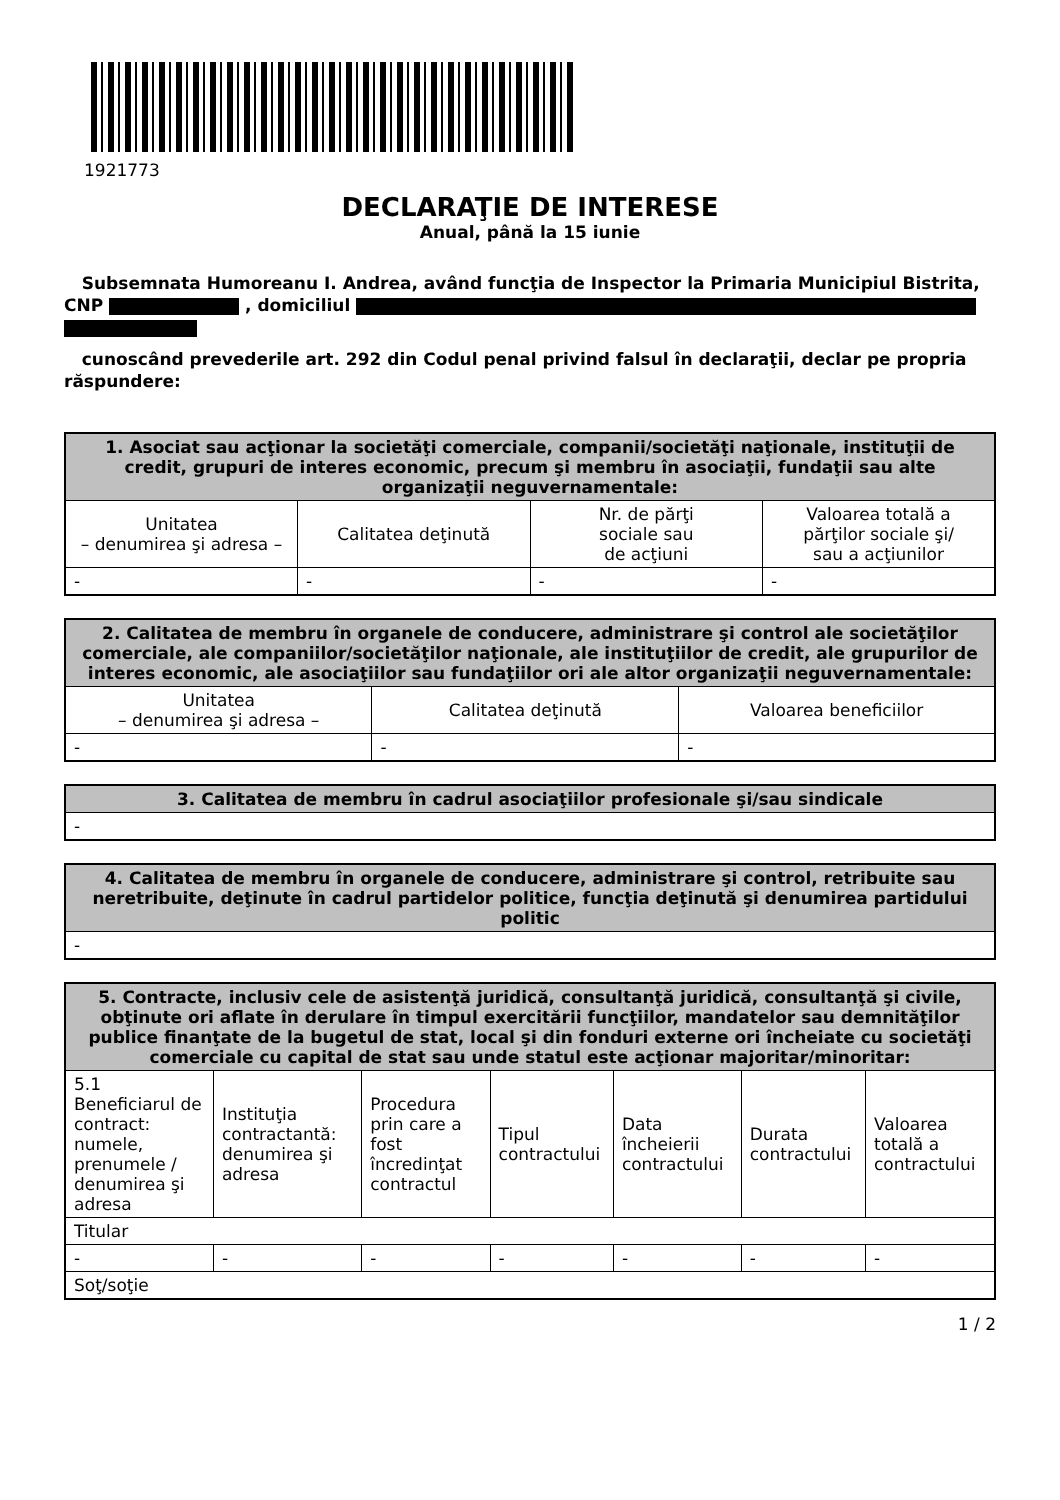1921773
DECLARAŢIE DE INTERESE
Anual, până la 15 iunie
Subsemnata Humoreanu I. Andrea, având funcţia de Inspector la Primaria Municipiul Bistrita, CNP , domiciliul
cunoscând prevederile art. 292 din Codul penal privind falsul în declaraţii, declar pe propria răspundere:
| 1. Asociat sau acţionar la societăţi comerciale, companii/societăţi naţionale, instituţii de credit, grupuri de interes economic, precum şi membru în asociaţii, fundaţii sau alte organizaţii neguvernamentale: | | | |
| --- | --- | --- | --- |
| Unitatea – denumirea şi adresa – | Calitatea deţinută | Nr. de părţi sociale sau de acţiuni | Valoarea totală a părţilor sociale şi/ sau a acţiunilor |
| - | - | - | - |
| 2. Calitatea de membru în organele de conducere, administrare şi control ale societăţilor comerciale, ale companiilor/societăţilor naţionale, ale instituţiilor de credit, ale grupurilor de interes economic, ale asociaţiilor sau fundaţiilor ori ale altor organizaţii neguvernamentale: | | |
| --- | --- | --- |
| Unitatea – denumirea şi adresa – | Calitatea deţinută | Valoarea beneficiilor |
| - | - | - |
| 3. Calitatea de membru în cadrul asociaţiilor profesionale şi/sau sindicale |
| --- |
| - |
| 4. Calitatea de membru în organele de conducere, administrare şi control, retribuite sau neretribuite, deţinute în cadrul partidelor politice, funcţia deţinută şi denumirea partidului politic |
| --- |
| - |
| 5. Contracte, inclusiv cele de asistenţă juridică, consultanţă juridică, consultanţă şi civile, obţinute ori aflate în derulare în timpul exercitării funcţiilor, mandatelor sau demnităţilor publice finanţate de la bugetul de stat, local şi din fonduri externe ori încheiate cu societăţi comerciale cu capital de stat sau unde statul este acţionar majoritar/minoritar: | | | | | | |
| --- | --- | --- | --- | --- | --- | --- |
| 5.1 Beneficiarul de contract: numele, prenumele / denumirea şi adresa | Instituţia contractantă: denumirea şi adresa | Procedura prin care a fost încredinţat contractul | Tipul contractului | Data încheierii contractului | Durata contractului | Valoarea totală a contractului |
| Titular | | | | | | |
| - | - | - | - | - | - | - |
| Soţ/soţie | | | | | | |
1 / 2